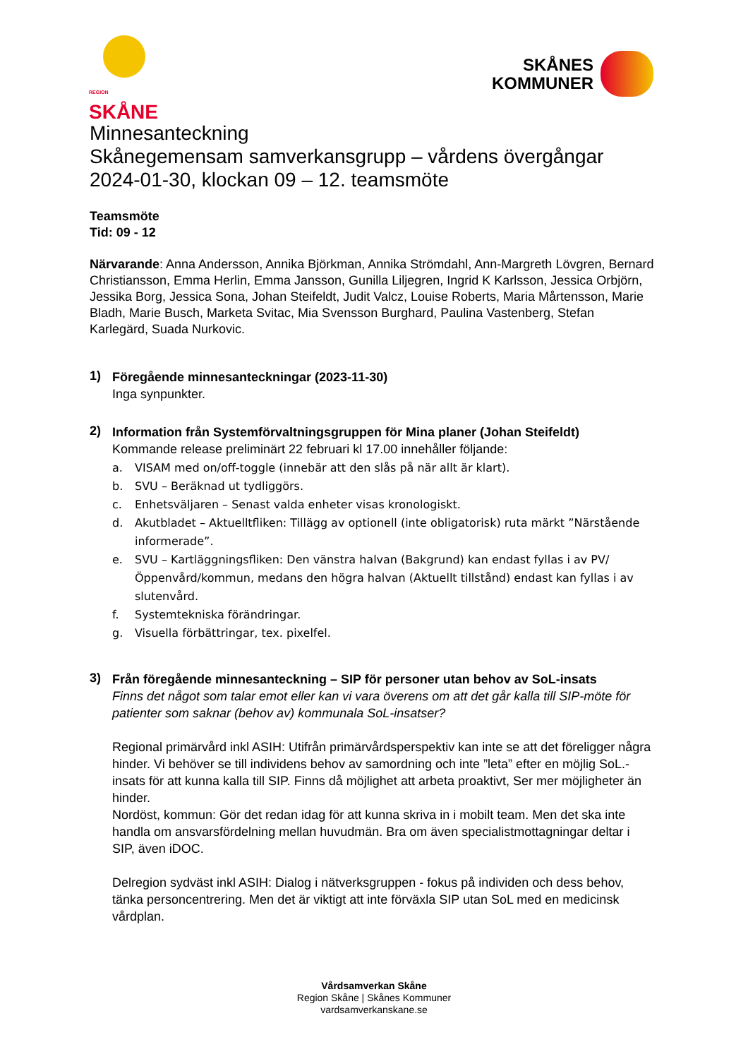REGION
SKÅNE
SKÅNES
KOMMUNER
Minnesanteckning
Skånegemensam samverkansgrupp – vårdens övergångar
2024-01-30, klockan 09 – 12. teamsmöte
Teamsmöte
Tid: 09 - 12
Närvarande: Anna Andersson, Annika Björkman, Annika Strömdahl, Ann-Margreth Lövgren, Bernard Christiansson, Emma Herlin, Emma Jansson, Gunilla Liljegren, Ingrid K Karlsson, Jessica Orbjörn, Jessika Borg, Jessica Sona, Johan Steifeldt, Judit Valcz, Louise Roberts, Maria Mårtensson, Marie Bladh, Marie Busch, Marketa Svitac, Mia Svensson Burghard, Paulina Vastenberg, Stefan Karlegärd, Suada Nurkovic.
1)
Föregående minnesanteckningar (2023-11-30)
Inga synpunkter.
2)
Information från Systemförvaltningsgruppen för Mina planer (Johan Steifeldt)
Kommande release preliminärt 22 februari kl 17.00 innehåller följande:
a. VISAM med on/off-toggle (innebär att den slås på när allt är klart).
b. SVU – Beräknad ut tydliggörs.
c. Enhetsväljaren – Senast valda enheter visas kronologiskt.
d. Akutbladet – Aktuelltfliken: Tillägg av optionell (inte obligatorisk) ruta märkt ”Närstående informerade”.
e. SVU – Kartläggningsfliken: Den vänstra halvan (Bakgrund) kan endast fyllas i av PV/Öppenvård/kommun, medans den högra halvan (Aktuellt tillstånd) endast kan fyllas i av slutenvård.
f. Systemtekniska förändringar.
g. Visuella förbättringar, tex. pixelfel.
3)
Från föregående minnesanteckning – SIP för personer utan behov av SoL-insats
Finns det något som talar emot eller kan vi vara överens om att det går kalla till SIP-möte för patienter som saknar (behov av) kommunala SoL-insatser?
Regional primärvård inkl ASIH: Utifrån primärvårdsperspektiv kan inte se att det föreligger några hinder. Vi behöver se till individens behov av samordning och inte ”leta” efter en möjlig SoL.-insats för att kunna kalla till SIP. Finns då möjlighet att arbeta proaktivt, Ser mer möjligheter än hinder.
Nordöst, kommun: Gör det redan idag för att kunna skriva in i mobilt team. Men det ska inte handla om ansvarsfördelning mellan huvudmän. Bra om även specialistmottagningar deltar i SIP, även iDOC.
Delregion sydväst inkl ASIH: Dialog i nätverksgruppen - fokus på individen och dess behov, tänka personcentrering. Men det är viktigt att inte förväxla SIP utan SoL med en medicinsk vårdplan.
Vårdsamverkan Skåne
Region Skåne | Skånes Kommuner
vardsamverkanskane.se